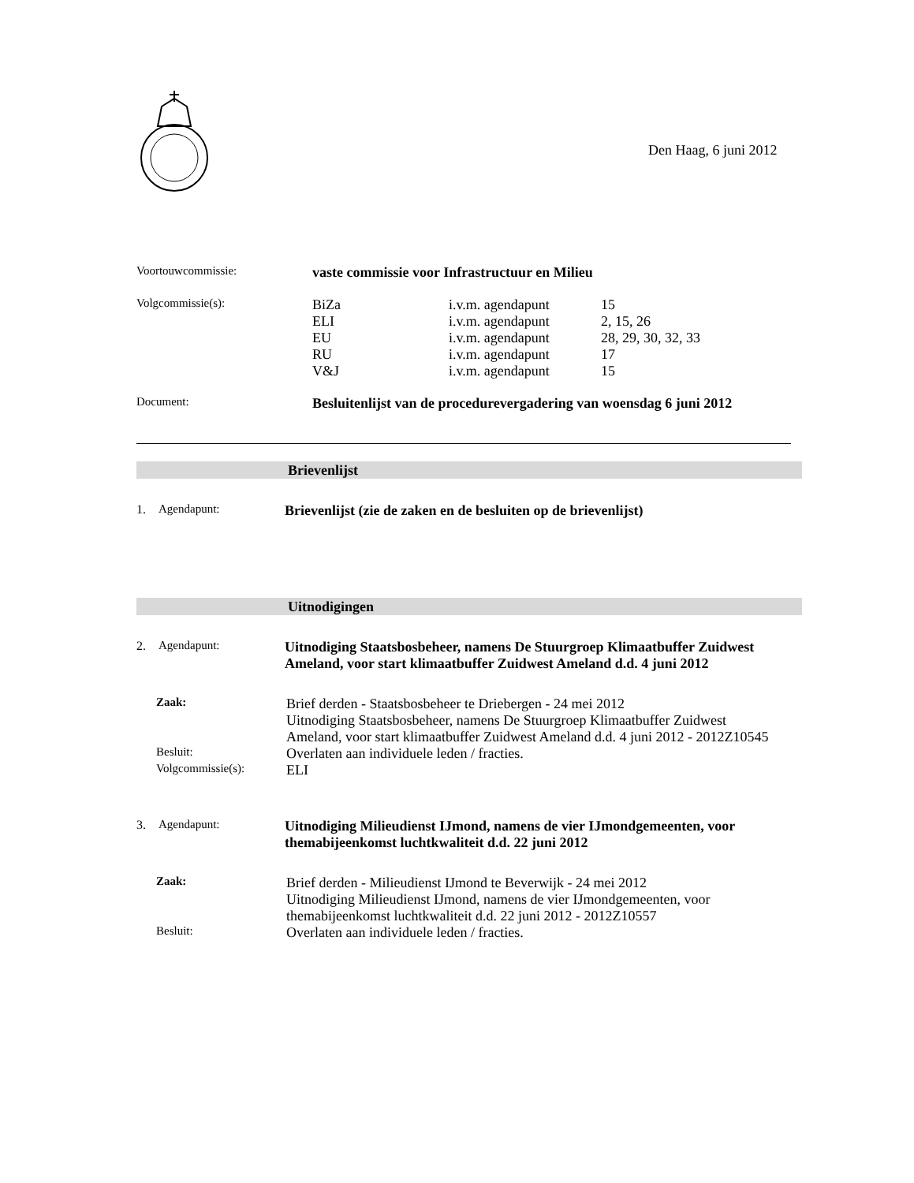Den Haag, 6 juni 2012
Voortouwcommissie:
vaste commissie voor Infrastructuur en Milieu
Volgcommissie(s):
BiZa i.v.m. agendapunt 15
ELI i.v.m. agendapunt 2, 15, 26
EU i.v.m. agendapunt 28, 29, 30, 32, 33
RU i.v.m. agendapunt 17
V&J i.v.m. agendapunt 15
Document:
Besluitenlijst van de procedurevergadering van woensdag 6 juni 2012
Brievenlijst
1. Agendapunt:
Brievenlijst (zie de zaken en de besluiten op de brievenlijst)
Uitnodigingen
2. Agendapunt:
Uitnodiging Staatsbosbeheer, namens De Stuurgroep Klimaatbuffer Zuidwest Ameland, voor start klimaatbuffer Zuidwest Ameland d.d. 4 juni 2012
Zaak:
Brief derden - Staatsbosbeheer te Driebergen - 24 mei 2012
Uitnodiging Staatsbosbeheer, namens De Stuurgroep Klimaatbuffer Zuidwest Ameland, voor start klimaatbuffer Zuidwest Ameland d.d. 4 juni 2012 - 2012Z10545
Besluit:
Overlaten aan individuele leden / fracties.
Volgcommissie(s):
ELI
3. Agendapunt:
Uitnodiging Milieudienst IJmond, namens de vier IJmondgemeenten, voor themabijeenkomst luchtkwaliteit d.d. 22 juni 2012
Zaak:
Brief derden - Milieudienst IJmond te Beverwijk - 24 mei 2012
Uitnodiging Milieudienst IJmond, namens de vier IJmondgemeenten, voor themabijeenkomst luchtkwaliteit d.d. 22 juni 2012 - 2012Z10557
Besluit:
Overlaten aan individuele leden / fracties.